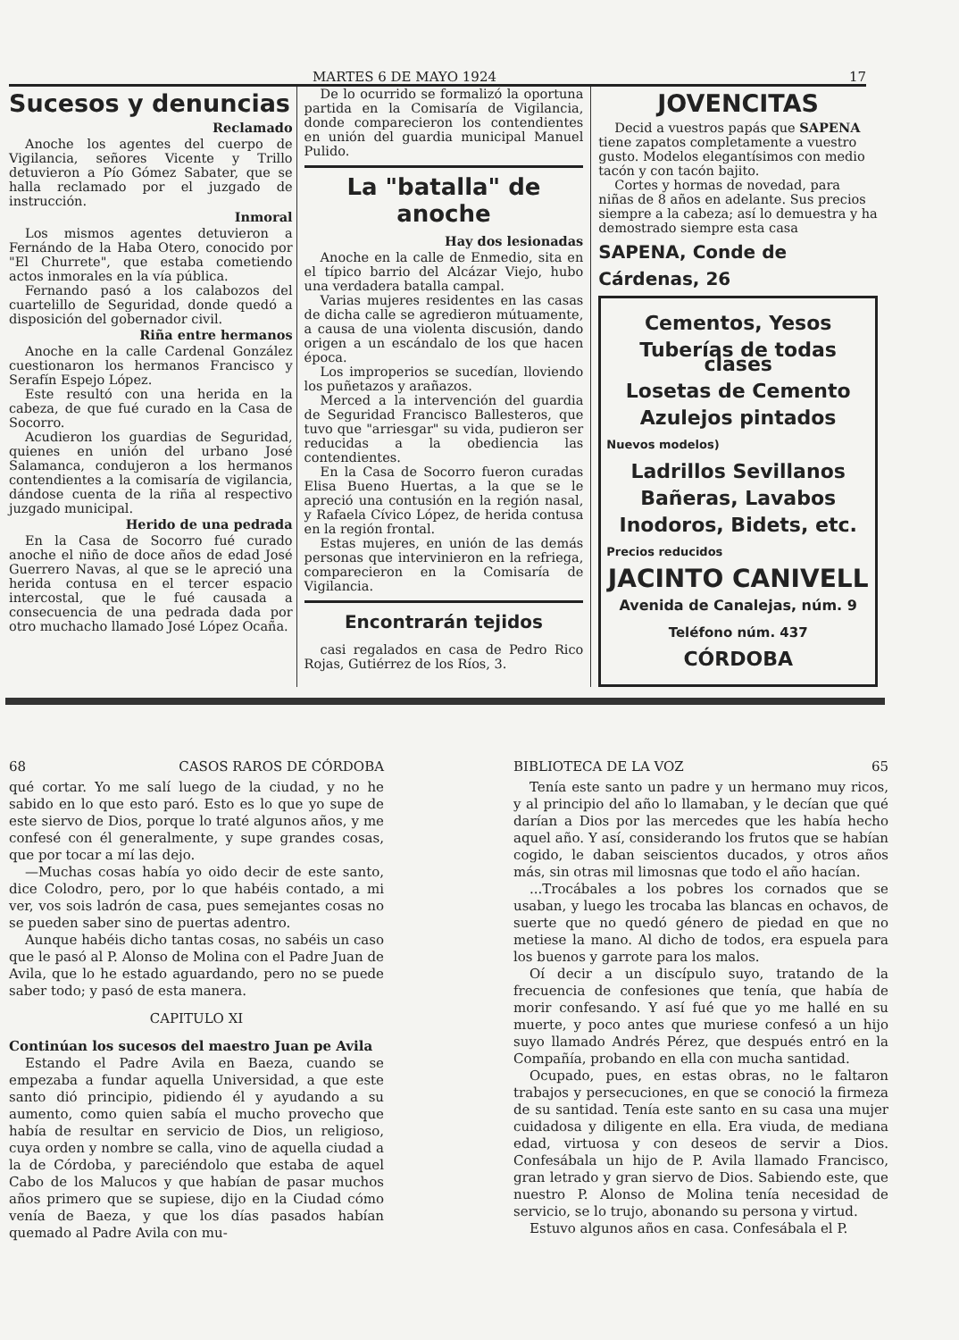MARTES 6 DE MAYO 1924 17
Sucesos y denuncias
Reclamado
Anoche los agentes del cuerpo de Vigilancia, señores Vicente y Trillo detuvieron a Pío Gómez Sabater, que se halla reclamado por el juzgado de instrucción.
Inmoral
Los mismos agentes detuvieron a Fernándo de la Haba Otero, conocido por "El Churrete", que estaba cometiendo actos inmorales en la vía pública.
Fernando pasó a los calabozos del cuartelillo de Seguridad, donde quedó a disposición del gobernador civil.
Riña entre hermanos
Anoche en la calle Cardenal González cuestionaron los hermanos Francisco y Serafín Espejo López.
Este resultó con una herida en la cabeza, de que fué curado en la Casa de Socorro.
Acudieron los guardias de Seguridad, quienes en unión del urbano José Salamanca, condujeron a los hermanos contendientes a la comisaría de vigilancia, dándose cuenta de la riña al respectivo juzgado municipal.
Herido de una pedrada
En la Casa de Socorro fué curado anoche el niño de doce años de edad José Guerrero Navas, al que se le apreció una herida contusa en el tercer espacio intercostal, que le fué causada a consecuencia de una pedrada dada por otro muchacho llamado José López Ocaña.
De lo ocurrido se formalizó la oportuna partida en la Comisaría de Vigilancia, donde comparecieron los contendientes en unión del guardia municipal Manuel Pulido.
La "batalla" de anoche
Hay dos lesionadas
Anoche en la calle de Enmedio, sita en el típico barrio del Alcázar Viejo, hubo una verdadera batalla campal.
Varias mujeres residentes en las casas de dicha calle se agredieron mútuamente, a causa de una violenta discusión, dando origen a un escándalo de los que hacen época.
Los improperios se sucedían, lloviendo los puñetazos y arañazos.
Merced a la intervención del guardia de Seguridad Francisco Ballesteros, que tuvo que "arriesgar" su vida, pudieron ser reducidas a la obediencia las contendientes.
En la Casa de Socorro fueron curadas Elisa Bueno Huertas, a la que se le apreció una contusión en la región nasal, y Rafaela Cívico López, de herida contusa en la región frontal.
Estas mujeres, en unión de las demás personas que intervinieron en la refriega, comparecieron en la Comisaría de Vigilancia.
Encontrarán tejidos
casi regalados en casa de Pedro Rico Rojas, Gutiérrez de los Ríos, 3.
JOVENCITAS
Decid a vuestros papás que SAPENA tiene zapatos completamente a vuestro gusto. Modelos elegantísimos con medio tacón y con tacón bajito.
Cortes y hormas de novedad, para niñas de 8 años en adelante. Sus precios siempre a la cabeza; así lo demuestra y ha demostrado siempre esta casa
SAPENA, Conde de Cárdenas, 26
Cementos, Yesos
Tuberías de todas clases
Losetas de Cemento
Azulejos pintados
Nuevos modelos)
Ladrillos Sevillanos
Bañeras, Lavabos
Inodoros, Bidets, etc.
Precios reducidos
JACINTO CANIVELL
Avenida de Canalejas, núm. 9
Teléfono núm. 437
CÓRDOBA
68 CASOS RAROS DE CÓRDOBA
qué cortar. Yo me salí luego de la ciudad, y no he sabido en lo que esto paró. Esto es lo que yo supe de este siervo de Dios, porque lo traté algunos años, y me confesé con él generalmente, y supe grandes cosas, que por tocar a mí las dejo.
—Muchas cosas había yo oido decir de este santo, dice Colodro, pero, por lo que habéis contado, a mi ver, vos sois ladrón de casa, pues semejantes cosas no se pueden saber sino de puertas adentro.
Aunque habéis dicho tantas cosas, no sabéis un caso que le pasó al P. Alonso de Molina con el Padre Juan de Avila, que lo he estado aguardando, pero no se puede saber todo; y pasó de esta manera.
CAPITULO XI
Continúan los sucesos del maestro Juan pe Avila
Estando el Padre Avila en Baeza, cuando se empezaba a fundar aquella Universidad, a que este santo dió principio, pidiendo él y ayudando a su aumento, como quien sabía el mucho provecho que había de resultar en servicio de Dios, un religioso, cuya orden y nombre se calla, vino de aquella ciudad a la de Córdoba, y pareciéndolo que estaba de aquel Cabo de los Malucos y que habían de pasar muchos años primero que se supiese, dijo en la Ciudad cómo venía de Baeza, y que los días pasados habían quemado al Padre Avila con mu-
BIBLIOTECA DE LA VOZ 65
Tenía este santo un padre y un hermano muy ricos, y al principio del año lo llamaban, y le decían que qué darían a Dios por las mercedes que les había hecho aquel año. Y así, considerando los frutos que se habían cogido, le daban seiscientos ducados, y otros años más, sin otras mil limosnas que todo el año hacían.
...Trocábales a los pobres los cornados que se usaban, y luego les trocaba las blancas en ochavos, de suerte que no quedó género de piedad en que no metiese la mano. Al dicho de todos, era espuela para los buenos y garrote para los malos.
Oí decir a un discípulo suyo, tratando de la frecuencia de confesiones que tenía, que había de morir confesando. Y así fué que yo me hallé en su muerte, y poco antes que muriese confesó a un hijo suyo llamado Andrés Pérez, que después entró en la Compañía, probando en ella con mucha santidad.
Ocupado, pues, en estas obras, no le faltaron trabajos y persecuciones, en que se conoció la firmeza de su santidad. Tenía este santo en su casa una mujer cuidadosa y diligente en ella. Era viuda, de mediana edad, virtuosa y con deseos de servir a Dios. Confesábala un hijo de P. Avila llamado Francisco, gran letrado y gran siervo de Dios. Sabiendo este, que nuestro P. Alonso de Molina tenía necesidad de servicio, se lo trujo, abonando su persona y virtud.
Estuvo algunos años en casa. Confesábala el P.